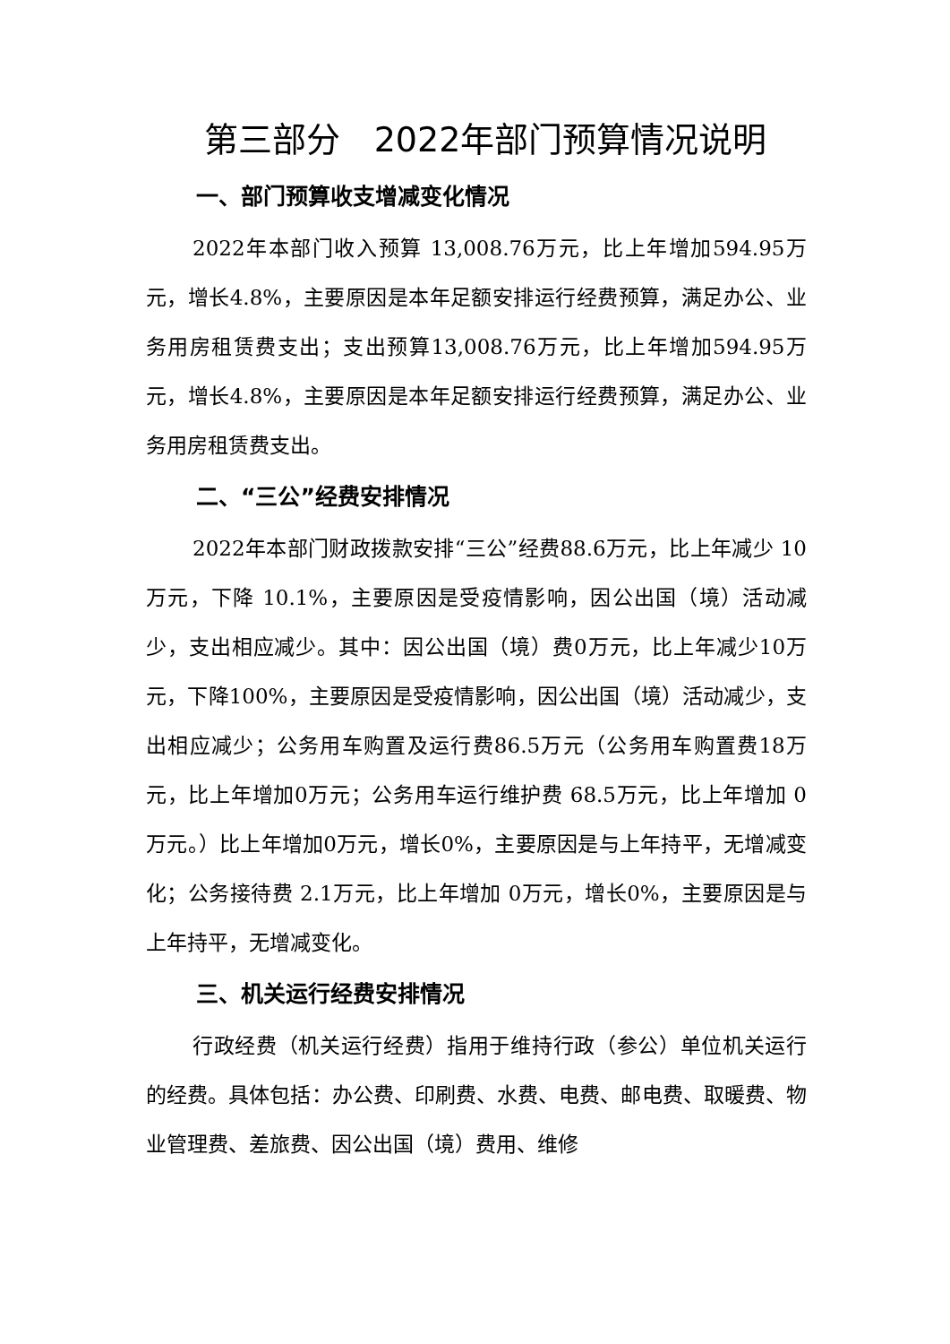第三部分　2022年部门预算情况说明
一、部门预算收支增减变化情况
2022年本部门收入预算 13,008.76万元，比上年增加594.95万元，增长4.8%，主要原因是本年足额安排运行经费预算，满足办公、业务用房租赁费支出；支出预算13,008.76万元，比上年增加594.95万元，增长4.8%，主要原因是本年足额安排运行经费预算，满足办公、业务用房租赁费支出。
二、“三公”经费安排情况
2022年本部门财政拨款安排“三公”经费88.6万元，比上年减少 10万元，下降 10.1%，主要原因是受疫情影响，因公出国（境）活动减少，支出相应减少。其中：因公出国（境）费0万元，比上年减少10万元，下降100%，主要原因是受疫情影响，因公出国（境）活动减少，支出相应减少；公务用车购置及运行费86.5万元（公务用车购置费18万元，比上年增加0万元；公务用车运行维护费 68.5万元，比上年增加 0万元。）比上年增加0万元，增长0%，主要原因是与上年持平，无增减变化；公务接待费 2.1万元，比上年增加 0万元，增长0%，主要原因是与上年持平，无增减变化。
三、机关运行经费安排情况
行政经费（机关运行经费）指用于维持行政（参公）单位机关运行的经费。具体包括：办公费、印刷费、水费、电费、邮电费、取暖费、物业管理费、差旅费、因公出国（境）费用、维修